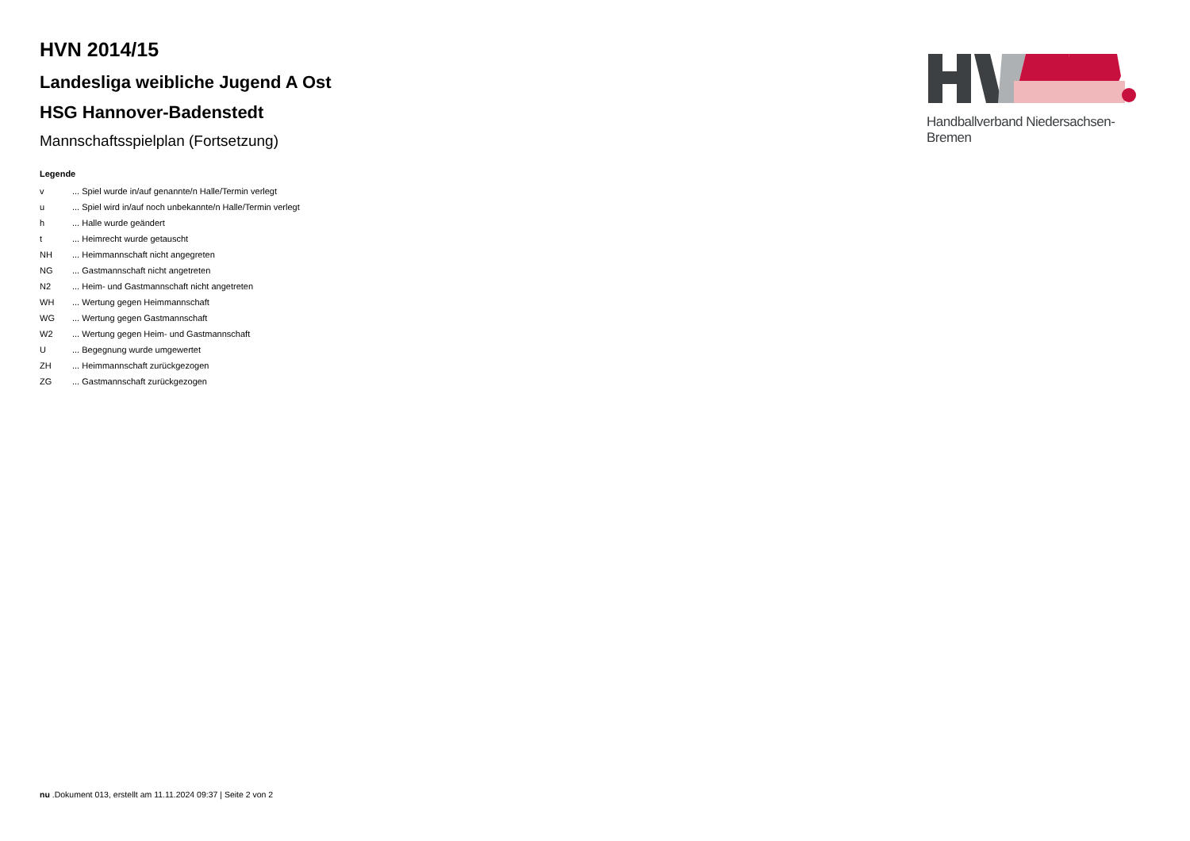HVN 2014/15
Landesliga weibliche Jugend A Ost
HSG Hannover-Badenstedt
Mannschaftsspielplan (Fortsetzung)
Legende
| v | ... Spiel wurde in/auf genannte/n Halle/Termin verlegt |
| u | ... Spiel wird in/auf noch unbekannte/n Halle/Termin verlegt |
| h | ... Halle wurde geändert |
| t | ... Heimrecht wurde getauscht |
| NH | ... Heimmannschaft nicht angegreten |
| NG | ... Gastmannschaft nicht angetreten |
| N2 | ... Heim- und Gastmannschaft nicht angetreten |
| WH | ... Wertung gegen Heimmannschaft |
| WG | ... Wertung gegen Gastmannschaft |
| W2 | ... Wertung gegen Heim- und Gastmannschaft |
| U | ... Begegnung wurde umgewertet |
| ZH | ... Heimmannschaft zurückgezogen |
| ZG | ... Gastmannschaft zurückgezogen |
Handballverband Niedersachsen-Bremen
nu .Dokument 013, erstellt am 11.11.2024 09:37 | Seite 2 von 2